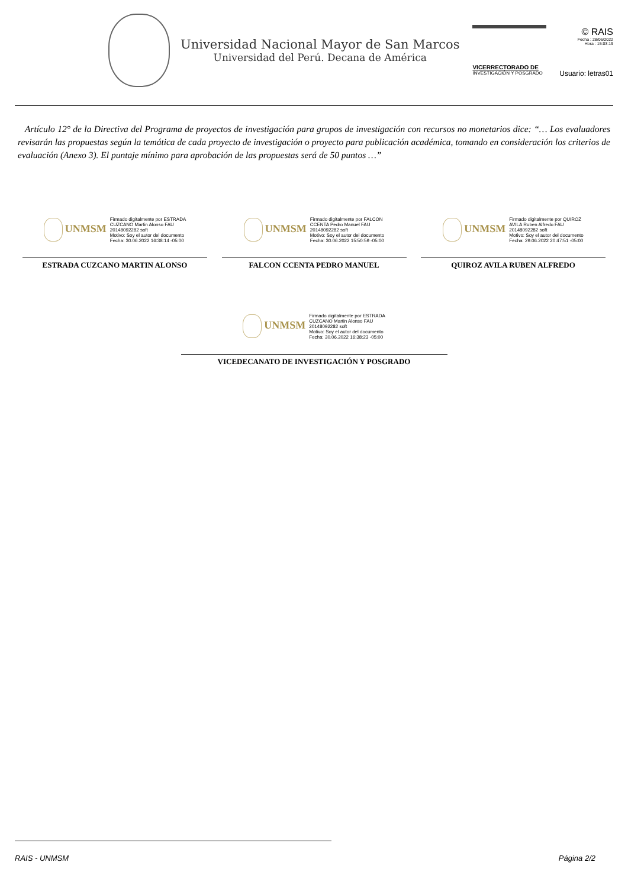Universidad Nacional Mayor de San Marcos
Universidad del Perú. Decana de América
VICERRECTORADO DE
INVESTIGACIÓN Y POSGRADO
© RAIS
Fecha : 28/06/2022
Hora : 15:03:19
Usuario: letras01
Artículo 12° de la Directiva del Programa de proyectos de investigación para grupos de investigación con recursos no monetarios dice: “… Los evaluadores revisarán las propuestas según la temática de cada proyecto de investigación o proyecto para publicación académica, tomando en consideración los criterios de evaluación (Anexo 3). El puntaje mínimo para aprobación de las propuestas será de 50 puntos …”
UNMSM
Firmado digitalmente por ESTRADA
CUZCANO Martin Alonso FAU
20148092282 soft
Motivo: Soy el autor del documento
Fecha: 30.06.2022 16:38:14 -05:00
ESTRADA CUZCANO MARTIN ALONSO
UNMSM
Firmado digitalmente por FALCON
CCENTA Pedro Manuel FAU
20148092282 soft
Motivo: Soy el autor del documento
Fecha: 30.06.2022 15:50:59 -05:00
FALCON CCENTA PEDRO MANUEL
UNMSM
Firmado digitalmente por QUIROZ
AVILA Ruben Alfredo FAU
20148092282 soft
Motivo: Soy el autor del documento
Fecha: 29.06.2022 20:47:51 -05:00
QUIROZ AVILA RUBEN ALFREDO
UNMSM
Firmado digitalmente por ESTRADA
CUZCANO Martin Alonso FAU
20148092282 soft
Motivo: Soy el autor del documento
Fecha: 30.06.2022 16:38:23 -05:00
VICEDECANATO DE INVESTIGACIÓN Y POSGRADO
RAIS - UNMSM Página 2/2